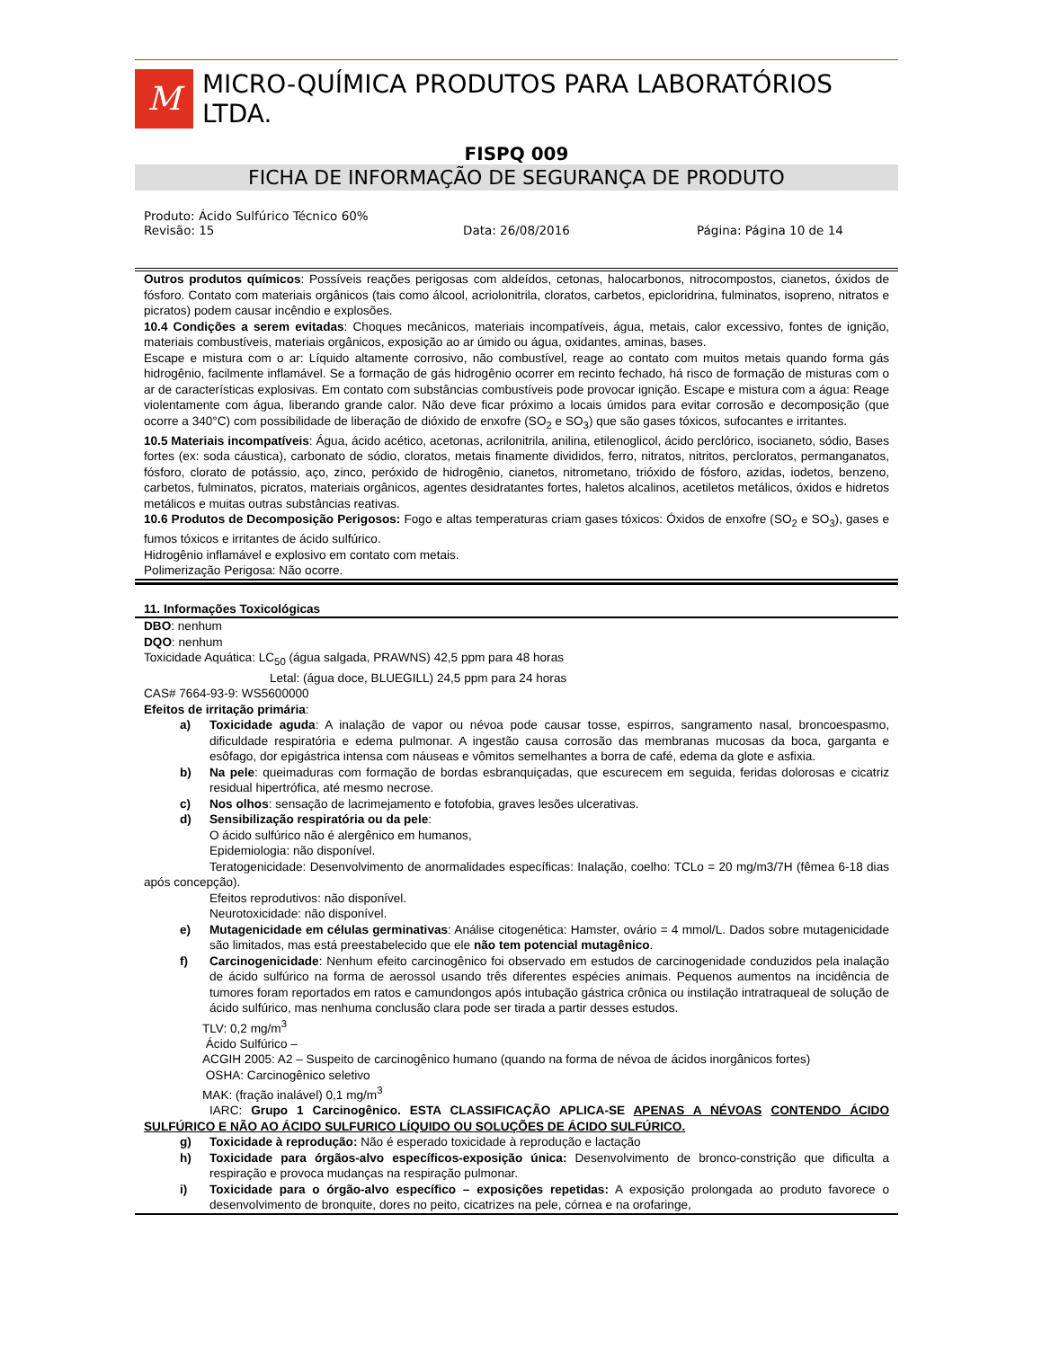M
MICRO-QUÍMICA PRODUTOS PARA LABORATÓRIOS LTDA.
FISPQ 009
FICHA DE INFORMAÇÃO DE SEGURANÇA DE PRODUTO
Produto: Ácido Sulfúrico Técnico 60%
Revisão: 15 Data: 26/08/2016 Página: Página 10 de 14
Outros produtos químicos: Possíveis reações perigosas com aldeídos, cetonas, halocarbonos, nitrocompostos, cianetos, óxidos de fósforo. Contato com materiais orgânicos (tais como álcool, acriolonitrila, cloratos, carbetos, epicloridrina, fulminatos, isopreno, nitratos e picratos) podem causar incêndio e explosões.
10.4 Condições a serem evitadas: Choques mecânicos, materiais incompatíveis, água, metais, calor excessivo, fontes de ignição, materiais combustíveis, materiais orgânicos, exposição ao ar úmido ou água, oxidantes, aminas, bases.
Escape e mistura com o ar: Líquido altamente corrosivo, não combustível, reage ao contato com muitos metais quando forma gás hidrogênio, facilmente inflamável. Se a formação de gás hidrogênio ocorrer em recinto fechado, há risco de formação de misturas com o ar de características explosivas. Em contato com substâncias combustíveis pode provocar ignição. Escape e mistura com a água: Reage violentamente com água, liberando grande calor. Não deve ficar próximo a locais úmidos para evitar corrosão e decomposição (que ocorre a 340°C) com possibilidade de liberação de dióxido de enxofre (SO<sub>2</sub> e SO<sub>3</sub>) que são gases tóxicos, sufocantes e irritantes.
10.5 Materiais incompatíveis: Água, ácido acético, acetonas, acrilonitrila, anilina, etilenoglicol, ácido perclórico, isocianeto, sódio, Bases fortes (ex: soda cáustica), carbonato de sódio, cloratos, metais finamente divididos, ferro, nitratos, nitritos, percloratos, permanganatos, fósforo, clorato de potássio, aço, zinco, peróxido de hidrogênio, cianetos, nitrometano, trióxido de fósforo, azidas, iodetos, benzeno, carbetos, fulminatos, picratos, materiais orgânicos, agentes desidratantes fortes, haletos alcalinos, acetiletos metálicos, óxidos e hidretos metálicos e muitas outras substâncias reativas.
10.6 Produtos de Decomposição Perigosos: Fogo e altas temperaturas criam gases tóxicos: Óxidos de enxofre (SO<sub>2</sub> e SO<sub>3</sub>), gases e fumos tóxicos e irritantes de ácido sulfúrico.
Hidrogênio inflamável e explosivo em contato com metais.
Polimerização Perigosa: Não ocorre.
11. Informações Toxicológicas
DBO: nenhum
DQO: nenhum
Toxicidade Aquática: LC<sub>50</sub> (água salgada, PRAWNS) 42,5 ppm para 48 horas
Letal: (água doce, BLUEGILL) 24,5 ppm para 24 horas
CAS# 7664-93-9: WS5600000
Efeitos de irritação primária:
a) Toxicidade aguda: A inalação de vapor ou névoa pode causar tosse, espirros, sangramento nasal, broncoespasmo, dificuldade respiratória e edema pulmonar. A ingestão causa corrosão das membranas mucosas da boca, garganta e esôfago, dor epigástrica intensa com náuseas e vômitos semelhantes a borra de café, edema da glote e asfixia.
b) Na pele: queimaduras com formação de bordas esbranquiçadas, que escurecem em seguida, feridas dolorosas e cicatriz residual hipertrófica, até mesmo necrose.
c) Nos olhos: sensação de lacrimejamento e fotofobia, graves lesões ulcerativas.
d) Sensibilização respiratória ou da pele:
O ácido sulfúrico não é alergênico em humanos,
Epidemiologia: não disponível.
Teratogenicidade: Desenvolvimento de anormalidades específicas: Inalação, coelho: TCLo = 20 mg/m3/7H (fêmea 6-18 dias após concepção).
Efeitos reprodutivos: não disponível.
Neurotoxicidade: não disponível.
e) Mutagenicidade em células germinativas: Análise citogenética: Hamster, ovário = 4 mmol/L. Dados sobre mutagenicidade são limitados, mas está preestabelecido que ele não tem potencial mutagênico.
f) Carcinogenicidade: Nenhum efeito carcinogênico foi observado em estudos de carcinogenidade conduzidos pela inalação de ácido sulfúrico na forma de aerossol usando três diferentes espécies animais. Pequenos aumentos na incidência de tumores foram reportados em ratos e camundongos após intubação gástrica crônica ou instilação intratraqueal de solução de ácido sulfúrico, mas nenhuma conclusão clara pode ser tirada a partir desses estudos.
TLV: 0,2 mg/m<sup>3</sup>
Ácido Sulfúrico –
ACGIH 2005: A2 – Suspeito de carcinogênico humano (quando na forma de névoa de ácidos inorgânicos fortes)
OSHA: Carcinogênico seletivo
MAK: (fração inalável) 0,1 mg/m<sup>3</sup>
IARC: Grupo 1 Carcinogênico. ESTA CLASSIFICAÇÃO APLICA-SE APENAS A NÉVOAS CONTENDO ÁCIDO SULFÚRICO E NÃO AO ÁCIDO SULFURICO LÍQUIDO OU SOLUÇÕES DE ÁCIDO SULFÚRICO.
g) Toxicidade à reprodução: Não é esperado toxicidade à reprodução e lactação
h) Toxicidade para órgãos-alvo específicos-exposição única: Desenvolvimento de bronco-constrição que dificulta a respiração e provoca mudanças na respiração pulmonar.
i) Toxicidade para o órgão-alvo específico – exposições repetidas: A exposição prolongada ao produto favorece o desenvolvimento de bronquite, dores no peito, cicatrizes na pele, córnea e na orofaringe,